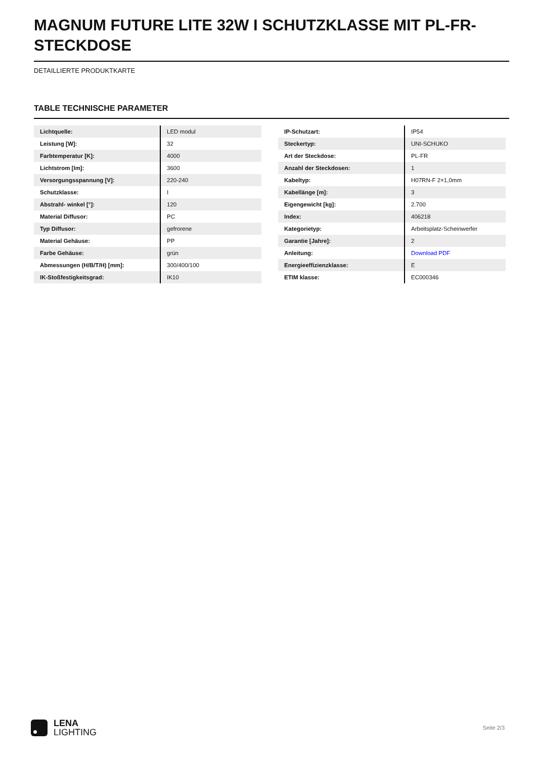MAGNUM FUTURE LITE 32W I SCHUTZKLASSE MIT PL-FR-STECKDOSE
DETAILLIERTE PRODUKTKARTE
TABLE TECHNISCHE PARAMETER
| Lichtquelle: | LED modul |
| Leistung [W]: | 32 |
| Farbtemperatur [K]: | 4000 |
| Lichtstrom [lm]: | 3600 |
| Versorgungsspannung [V]: | 220-240 |
| Schutzklasse: | I |
| Abstrahl- winkel [°]: | 120 |
| Material Diffusor: | PC |
| Typ Diffusor: | gefrorene |
| Material Gehäuse: | PP |
| Farbe Gehäuse: | grün |
| Abmessungen (H/B/T/H) [mm]: | 300/400/100 |
| IK-Stoßfestigkeitsgrad: | IK10 |
| IP-Schutzart: | IP54 |
| Steckertyp: | UNI-SCHUKO |
| Art der Steckdose: | PL-FR |
| Anzahl der Steckdosen: | 1 |
| Kabeltyp: | H07RN-F 2×1,0mm |
| Kabellänge [m]: | 3 |
| Eigengewicht [kg]: | 2.700 |
| Index: | 406218 |
| Kategorietyp: | Arbeitsplatz-Scheinwerfer |
| Garantie [Jahre]: | 2 |
| Anleitung: | Download PDF |
| Energieeffizienzklasse: | E |
| ETIM klasse: | EC000346 |
LENA
LIGHTING
Seite 2/3